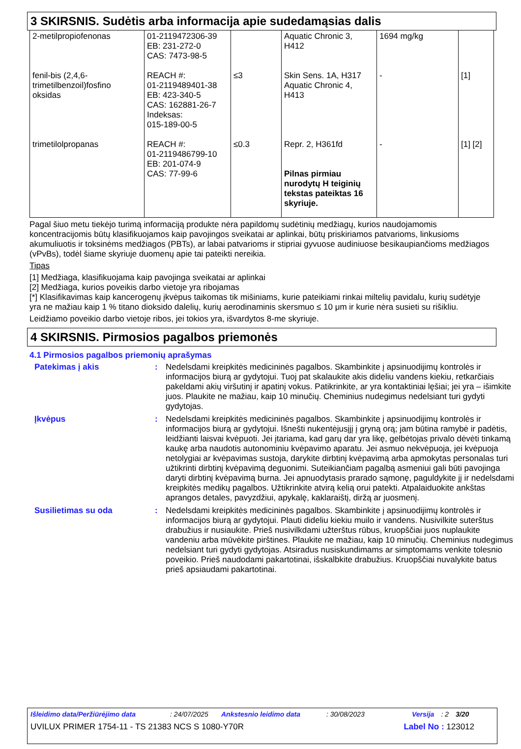3 SKIRSNIS. Sudėtis arba informacija apie sudedamąsias dalis
| 2-metilpropiofenonas | 01-2119472306-39 EB: 231-272-0 CAS: 7473-98-5 | | Aquatic Chronic 3, H412 | 1694 mg/kg | |
| fenil-bis (2,4,6-trimetilbenzoil)fosfino oksidas | REACH #: 01-2119489401-38 EB: 423-340-5 CAS: 162881-26-7 Indeksas: 015-189-00-5 | ≤3 | Skin Sens. 1A, H317 Aquatic Chronic 4, H413 | - | [1] |
| trimetilolpropanas | REACH #: 01-2119486799-10 EB: 201-074-9 CAS: 77-99-6 | ≤0.3 | Repr. 2, H361fd Pilnas pirmiau nurodytų H teiginių tekstas pateiktas 16 skyriuje. | - | [1] [2] |
Pagal šiuo metu tiekėjo turimą informaciją produkte nėra papildomų sudėtinių medžiagų, kurios naudojamomis koncentracijomis būtų klasifikuojamos kaip pavojingos sveikatai ar aplinkai, būtų priskiriamos patvarioms, linkusioms akumuliuotis ir toksinėms medžiagos (PBTs), ar labai patvarioms ir stipriai gyvuose audiniuose besikaupiančioms medžiagos (vPvBs), todėl šiame skyriuje duomenų apie tai pateikti nereikia.
Tipas
[1] Medžiaga, klasifikuojama kaip pavojinga sveikatai ar aplinkai
[2] Medžiaga, kurios poveikis darbo vietoje yra ribojamas
[*] Klasifikavimas kaip kancerogenų įkvėpus taikomas tik mišiniams, kurie pateikiami rinkai miltelių pavidalu, kurių sudėtyje yra ne mažiau kaip 1 % titano dioksido dalelių, kurių aerodinaminis skersmuo ≤ 10 μm ir kurie nėra susieti su rišikliu.
Leidžiamo poveikio darbo vietoje ribos, jei tokios yra, išvardytos 8-me skyriuje.
4 SKIRSNIS. Pirmosios pagalbos priemonės
4.1 Pirmosios pagalbos priemonių aprašymas
Patekimas į akis : Nedelsdami kreipkitės medicininės pagalbos. Skambinkite į apsinuodijimų kontrolės ir informacijos biurą ar gydytojui. Tuoj pat skalaukite akis dideliu vandens kiekiu, retkarčiais pakeldami akių viršutinį ir apatinį vokus. Patikrinkite, ar yra kontaktiniai lęšiai; jei yra – išimkite juos. Plaukite ne mažiau, kaip 10 minučių. Cheminius nudegimus nedelsiant turi gydyti gydytojas.
Įkvėpus : Nedelsdami kreipkitės medicininės pagalbos. Skambinkite į apsinuodijimų kontrolės ir informacijos biurą ar gydytojui. Išnešti nukentėjusįjį į gryną orą; jam būtina ramybė ir padėtis, leidžianti laisvai kvėpuoti. Jei įtariama, kad garų dar yra likę, gelbėtojas privalo dėvėti tinkamą kaukę arba naudotis autonominiu kvėpavimo aparatu. Jei asmuo nekvėpuoja, jei kvėpuoja netolygiai ar kvėpavimas sustoja, darykite dirbtinį kvėpavimą arba apmokytas personalas turi užtikrinti dirbtinį kvėpavimą deguonimi. Suteikiančiam pagalbą asmeniui gali būti pavojinga daryti dirbtinį kvėpavimą burna. Jei apnuodytasis prarado sąmonę, paguldykite jį ir nedelsdami kreipkitės medikų pagalbos. Užtikrinkite atvirą kelią orui patekti. Atpalaiduokite ankštas aprangos detales, pavyzdžiui, apykalę, kaklaraištį, diržą ar juosmenį.
Susilietimas su oda : Nedelsdami kreipkitės medicininės pagalbos. Skambinkite į apsinuodijimų kontrolės ir informacijos biurą ar gydytojui. Plauti dideliu kiekiu muilo ir vandens. Nusivilkite suterštus drabužius ir nusiaukite. Prieš nusivilkdami užterštus rūbus, kruopščiai juos nuplaukite vandeniu arba mūvėkite pirštines. Plaukite ne mažiau, kaip 10 minučių. Cheminius nudegimus nedelsiant turi gydyti gydytojas. Atsiradus nusiskundimams ar simptomams venkite tolesnio poveikio. Prieš naudodami pakartotinai, išskalbkite drabužius. Kruopščiai nuvalykite batus prieš apsiaudami pakartotinai.
Išleidimo data/Peržiūrėjimo data: 24/07/2025 Ankstesnio leidimo data: 30/08/2023 Versija: 2 3/20
UVILUX PRIMER 1754-11 - TS 21383 NCS S 1080-Y70R Label No : 123012